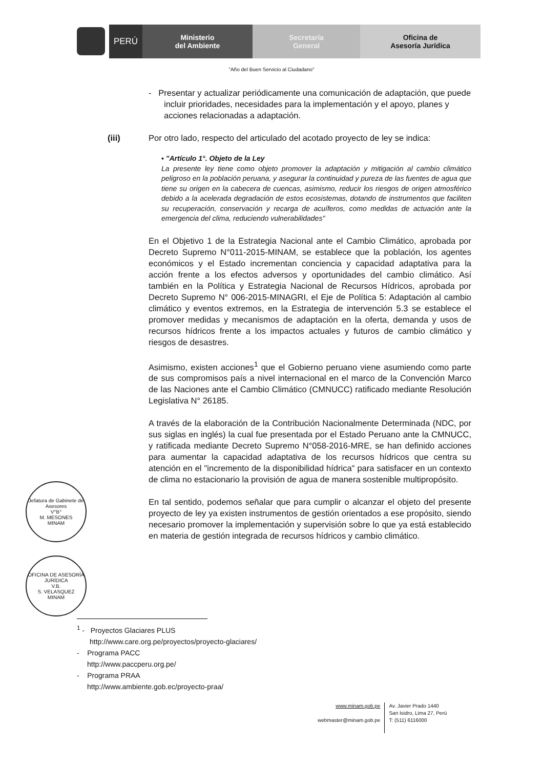PERÚ Ministerio
del Ambiente
Secretaría
General
Oficina de
Asesoría Jurídica
"Año del Buen Servicio al Ciudadano"
- Presentar y actualizar periódicamente una comunicación de adaptación, que puede incluir prioridades, necesidades para la implementación y el apoyo, planes y acciones relacionadas a adaptación.
(iii) Por otro lado, respecto del articulado del acotado proyecto de ley se indica:
▪ "Artículo 1°. Objeto de la Ley
La presente ley tiene como objeto promover la adaptación y mitigación al cambio climático peligroso en la población peruana, y asegurar la continuidad y pureza de las fuentes de agua que tiene su origen en la cabecera de cuencas, asimismo, reducir los riesgos de origen atmosférico debido a la acelerada degradación de estos ecosistemas, dotando de instrumentos que faciliten su recuperación, conservación y recarga de acuíferos, como medidas de actuación ante la emergencia del clima, reduciendo vulnerabilidades"
En el Objetivo 1 de la Estrategia Nacional ante el Cambio Climático, aprobada por Decreto Supremo N°011-2015-MINAM, se establece que la población, los agentes económicos y el Estado incrementan conciencia y capacidad adaptativa para la acción frente a los efectos adversos y oportunidades del cambio climático. Así también en la Política y Estrategia Nacional de Recursos Hídricos, aprobada por Decreto Supremo N° 006-2015-MINAGRI, el Eje de Política 5: Adaptación al cambio climático y eventos extremos, en la Estrategia de intervención 5.3 se establece el promover medidas y mecanismos de adaptación en la oferta, demanda y usos de recursos hídricos frente a los impactos actuales y futuros de cambio climático y riesgos de desastres.
Asimismo, existen acciones<sup>1</sup> que el Gobierno peruano viene asumiendo como parte de sus compromisos país a nivel internacional en el marco de la Convención Marco de las Naciones ante el Cambio Climático (CMNUCC) ratificado mediante Resolución Legislativa N° 26185.
A través de la elaboración de la Contribución Nacionalmente Determinada (NDC, por sus siglas en inglés) la cual fue presentada por el Estado Peruano ante la CMNUCC, y ratificada mediante Decreto Supremo N°058-2016-MRE, se han definido acciones para aumentar la capacidad adaptativa de los recursos hídricos que centra su atención en el "incremento de la disponibilidad hídrica" para satisfacer en un contexto de clima no estacionario la provisión de agua de manera sostenible multipropósito.
En tal sentido, podemos señalar que para cumplir o alcanzar el objeto del presente proyecto de ley ya existen instrumentos de gestión orientados a ese propósito, siendo necesario promover la implementación y supervisión sobre lo que ya está establecido en materia de gestión integrada de recursos hídricos y cambio climático.
Jefatura de Gabinete de Asesores
V°B°
M. MESONES
MINAM
OFICINA DE ASESORÍA JURÍDICA
V.B.
S. VELASQUEZ
MINAM
<sup>1</sup> - Proyectos Glaciares PLUS
http://www.care.org.pe/proyectos/proyecto-glaciares/
- Programa PACC
http://www.paccperu.org.pe/
- Programa PRAA
http://www.ambiente.gob.ec/proyecto-praa/
www.minam.gob.pe
webmaster@minam.gob.pe
Av. Javier Prado 1440
San Isidro, Lima 27, Perú
T: (511) 6116000